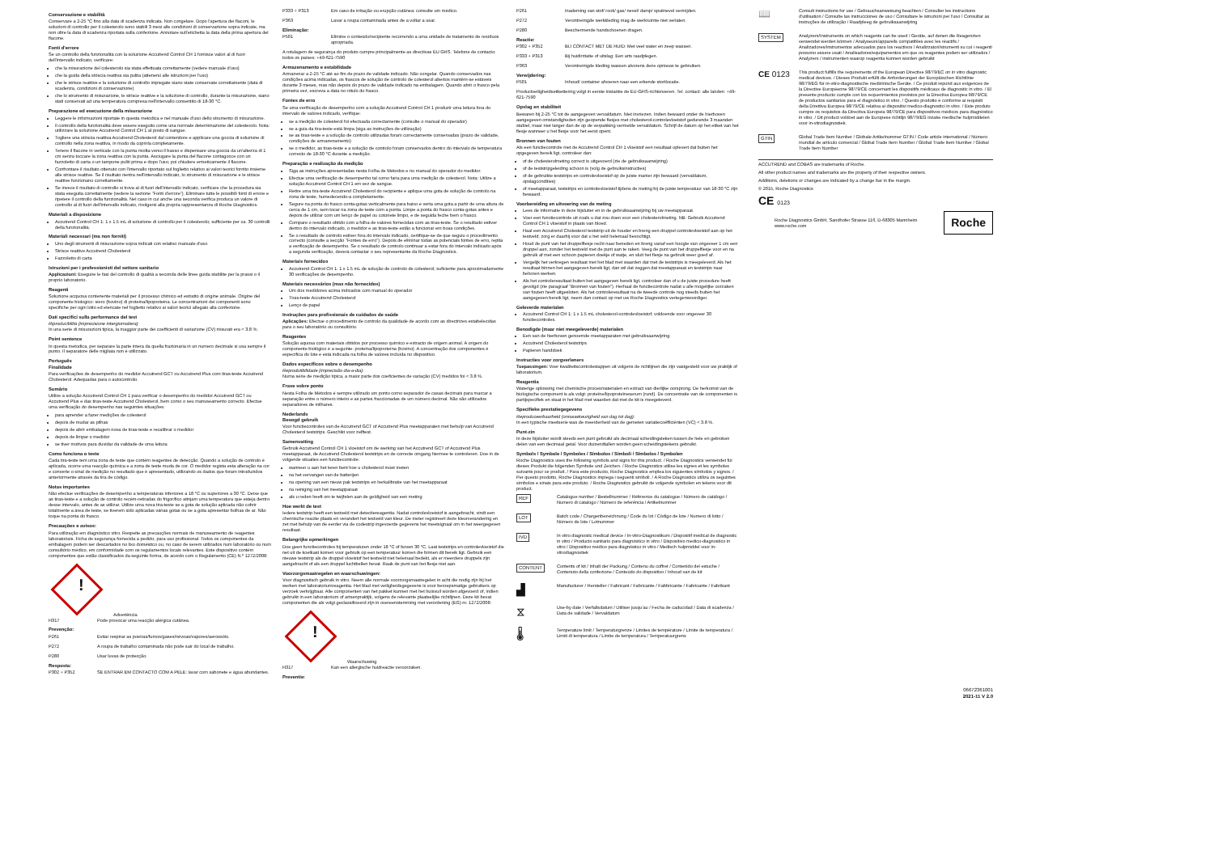Conservazione e stabilità
Conservare a 2-25 °C fino alla data di scadenza indicata. Non congelare. Dopo l'apertura dei flaconi, le soluzioni di controllo per il colesterolo sono stabili 3 mesi alle condizioni di conservazione sopra indicate, ma non oltre la data di scadenza riportata sulla confezione. Annotare sull'etichetta la data della prima apertura del flacone.
Fonti d'errore
Se un controllo della funzionalità con la soluzione Accutrend Control CH 1 fornisce valori al di fuori dell'intervallo indicato, verificare:
che la misurazione del colesterolo sia stata effettuata correttamente (vedere manuale d'uso)
che la guida della striscia reattiva sia pulita (attenersi alle istruzioni per l'uso)
che le strisce reattive e la soluzione di controllo impiegate siano state conservate correttamente (data di scadenza, condizioni di conservazione)
che lo strumento di misurazione, le strisce reattive e la soluzione di controllo, durante la misurazione, siano stati conservati ad una temperatura compresa nell'intervallo consentito di 18-30 °C.
Preparazione ed esecuzione della misurazione
Leggere le informazioni riportate in questa metodica e nel manuale d'uso dello strumento di misurazione.
Il controllo della funzionalità deve essere eseguito come una normale determinazione del colesterolo. Nota: utilizzare la soluzione Accutrend Control CH 1 al posto di sangue.
Togliere una striscia reattiva Accutrend Cholesterol dal contenitore e applicare una goccia di soluzione di controllo nella zona reattiva, in modo da coprirla completamente.
Tenere il flacone in verticale con la punta rivolta verso il basso e dispensare una goccia da un'altezza di 1 cm senza toccare la zona reattiva con la punta. Asciugare la punta del flacone contagocce con un fazzoletto di carta o un tampone puliti prima e dopo l'uso; poi chiudere ermeticamente il flacone.
Confrontare il risultato ottenuto con l'intervallo riportato sul foglietto relativo ai valori teorici fornito insieme alle strisce reattive. Se il risultato rientra nell'intervallo indicato, lo strumento di misurazione e le strisce reattive funzionano correttamente.
Se invece il risultato di controllo si trova al di fuori dell'intervallo indicato, verificare che la procedura sia stata eseguita correttamente (vedere la sezione "Fonti d'errore"). Eliminare tutte le possibili fonti di errore e ripetere il controllo della funzionalità. Nel caso in cui anche una seconda verifica produca un valore di controllo al di fuori dell'intervallo indicato, rivolgersi alla propria rappresentanza di Roche Diagnostics.
Materiali a disposizione
Accutrend Control CH 1: 1 x 1.5 mL di soluzione di controllo per il colesterolo; sufficiente per ca. 30 controlli della funzionalità.
Materiali necessari (ma non forniti)
Uno degli strumenti di misurazione sopra indicati con relativo manuale d'uso
Strisce reattive Accutrend Cholesterol
Fazzoletto di carta
Istruzioni per i professionisti del settore sanitario
Applicazioni: Eseguire le fasi del controllo di qualità a seconda delle linee guida stabilite per la prassi o il proprio laboratorio.
Reagenti
Soluzione acquosa contenente materiali per il processo chimico ed estratto di origine animale. Origine del componente biologico: siero (bovino) di proteina/lipoproteina. Le concentrazioni dei componenti sono specifiche per ogni lotto ed elencate nel foglietto relativo ai valori teorici allegato alla confezione.
Dati specifici sulla performance del test
Riproducibilità (imprecisione intergiornaliera):
In una serie di misurazioni tipica, la maggior parte dei coefficienti di variazione (CV) misurati era < 3.8 %.
Point sentence
In questa metodica, per separare la parte intera da quella frazionaria in un numero decimale si usa sempre il punto. Il separatore delle migliaia non è utilizzato.
Português
Finalidade
Para verificações de desempenho do medidor Accutrend GCT ou Accutrend Plus com tiras-teste Accutrend Cholesterol. Adequadas para o autocontrolo.
Sumário
Utilize a solução Accutrend Control CH 1 para verificar o desempenho do medidor Accutrend GCT ou Accutrend Plus e das tiras-teste Accutrend Cholesterol, bem como o seu manuseamento correcto. Efectue uma verificação do desempenho nas seguintes situações:
para aprender a fazer medições de colesterol
depois de mudar as pilhas
depois de abrir embalagem nova de tiras-teste e recalibrar o medidor
depois de limpar o medidor
se tiver motivos para duvidar da validade de uma leitura
Como funciona o teste
Cada tira-teste tem uma zona de teste que contém reagentes de detecção. Quando a solução de controlo é aplicada, ocorre uma reacção química e a zona de teste muda de cor. O medidor regista esta alteração na cor e converte o sinal de medição no resultado que é apresentado, utilizando os dados que foram introduzidos anteriormente através da tira de código.
Notas importantes
Não efectue verificações de desempenho a temperaturas inferiores a 18 °C ou superiores a 30 °C. Deixe que as tiras-teste e a solução de controlo recém-retiradas do frigorífico atinjam uma temperatura que esteja dentro desse intervalo, antes de as utilizar. Utilize uma nova tira-teste se a gota de solução aplicada não cobrir totalmente a área de teste, se tiverem sido aplicadas várias gotas ou se a gota apresentar bolhas de ar. Não toque na ponta do frasco.
Precauções e avisos:
Para utilização em diagnóstico vitro. Respeite as precauções normais de manuseamento de reagentes laboratoriais. Ficha de segurança fornecida a pedido, para uso profissional. Todos os componentes da embalagem podem ser descartados no lixo doméstico ou, no caso de serem utilizados num laboratório ou num consultório médico, em conformidade com os regulamentos locais relevantes. Este dispositivo contém componentes que estão classificados da seguinte forma, de acordo com o Regulamento (CE) N.º 1272/2008:
!
Advertência
H317 Pode provocar uma reacção alérgica cutânea.
Prevenção:
P261 Evitar respirar as poeiras/fumos/gases/névoas/vapores/aerossóis.
P272 A roupa de trabalho contaminada não pode sair do local de trabalho.
P280 Usar luvas de protecção.
Resposta:
P302 + P352 SE ENTRAR EM CONTACTO COM A PELE: lavar com sabonete e água abundantes.
P333 + P313 Em caso de irritação ou erupção cutânea: consulte um médico.
P363 Lavar a roupa contaminada antes de a voltar a usar.
Eliminação:
P501 Elimine o conteúdo/recipiente recorrendo a uma unidade de tratamento de resíduos apropriada.
A rotulagem de segurança do produto cumpre principalmente as directivas EU GHS. Telefone de contacto: todos os países: +49-621-7590
Armazenamento e estabilidade
Armazenar a 2-25 °C até ao fim de prazo de validade indicado. Não congelar. Quando conservados nas condições acima indicadas, os frascos de solução de controlo de colesterol abertos mantêm-se estáveis durante 3 meses, mas não depois do prazo de validade indicado na embalagem. Quando abrir o frasco pela primeira vez, escreva a data no rótulo do frasco.
Fontes de erro
Se uma verificação de desempenho com a solução Accutrend Control CH 1 produzir uma leitura fora do intervalo de valores indicado, verifique:
se a medição de colesterol foi efectuada correctamente (consulte o manual do operador)
se a guia da tira-teste está limpa (siga as instruções de utilização)
se as tiras-teste e a solução de controlo utilizadas foram correctamente conservadas (prazo de validade, condições de armazenamento)
se o medidor, as tiras-teste e a solução de controlo foram conservados dentro do intervalo de temperatura correcto de 18-30 °C durante a medição.
Preparação e realização da medição
Siga as instruções apresentadas nesta Folha de Métodos e no manual do operador do medidor.
Efectue uma verificação de desempenho tal como faria para uma medição de colesterol. Nota: Utilize a solução Accutrend Control CH 1 em vez de sangue.
Retire uma tira-teste Accutrend Cholesterol do recipiente e aplique uma gota de solução de controlo na zona de teste, humedecendo-a completamente.
Segure na ponta do frasco conta-gotas verticalmente para baixo e verta uma gota a partir de uma altura de cerca de 1 cm, sem tocar na zona de teste com a ponta. Limpe a ponta do frasco conta-gotas antes e depois de utilizar com um lenço de papel ou cotonete limpo, e de seguida feche bem o frasco.
Compare o resultado obtido com a folha de valores fornecidas com as tiras-teste. Se o resultado estiver dentro do intervalo indicado, o medidor e as tiras-teste estão a funcionar em boas condições.
Se o resultado de controlo estiver fora do intervalo indicado, certifique-se de que seguiu o procedimento correcto (consulte a secção "Fontes de erro"). Depois de eliminar todas as potenciais fontes de erro, repita a verificação de desempenho. Se o resultado de controlo continuar a estar fora do intervalo indicado após a segunda verificação, deverá contactar o seu representante da Roche Diagnostics.
Materiais fornecidos
Accutrend Control CH 1: 1 x 1.5 mL de solução de controlo de colesterol; suficiente para aproximadamente 30 verificações de desempenho.
Materiais necessários (mas não fornecidos)
Um dos medidores acima indicados com manual do operador
Tiras-teste Accutrend Cholesterol
Lenço de papel
Instruções para profissionais de cuidados de saúde
Aplicações: Efectue o procedimento de controlo da qualidade de acordo com as directrizes estabelecidas para o seu laboratório ou consultório.
Reagentes
Solução aquosa com materiais obtidos por processo químico e extracto de origem animal. A origem do componente biológico é a seguinte: proteína/lipoproteína (bovino). A concentração dos componentes é específica do lote e está indicada na folha de valores incluída no dispositivo.
Dados específicos sobre o desempenho
Reprodutibilidade (imprecisão dia-a-dia):
Numa série de medição típica, a maior parte dos coeficientes de variação (CV) medidos foi < 3.8 %.
Frase sobre ponto
Nesta Folha de Métodos é sempre utilizado um ponto como separador de casas decimais para marcar a separação entre o número inteiro e as partes fraccionadas de um número decimal. Não são utilizados separadores de milhares.
Nederlands
Beoogd gebruik
Voor functiecontroles van de Accutrend GCT of Accutrend Plus meetapparaten met behulp van Accutrend Cholesterol teststrips. Geschikt voor zelftest.
Samenvatting
Gebruik Accutrend Control CH 1 vloeistof om de werking van het Accutrend GCT of Accutrend Plus meetapparaat, de Accutrend Cholesterol teststrips en de correcte omgang hiermee te controleren. Doe in de volgende situaties een functiecontrole:
wanneer u aan het leren bent hoe u cholesterol moet meten
na het vervangen van de batterijen
na opening van een nieuw pak teststrips en herkalibratie van het meetapparaat
na reiniging van het meetapparaat
als u reden heeft om te twijfelen aan de geldigheid van een meting
Hoe werkt de test
Iedere teststrip heeft een testveld met detectiereagentia. Nadat controlevloeistof is aangebracht, vindt een chemische reactie plaats en verandert het testveld van kleur. De meter registreert deze kleurverandering en zet met behulp van de eerder via de codestrip ingevoerde gegevens het meetsignaal om in het weergegeven resultaat.
Belangrijke opmerkingen
Doe geen functiecontroles bij temperaturen onder 18 °C of boven 30 °C. Laat teststrips en controlevloeistof die net uit de koelkast komen voor gebruik op een temperatuur komen die binnen dit bereik ligt. Gebruik een nieuwe teststrip als de druppel vloeistof het testveld niet helemaal bedekt, als er meerdere druppels zijn aangebracht of als een druppel luchtbellen bevat. Raak de punt van het flesje niet aan.
Voorzorgsmaatregelen en waarschuwingen:
Voor diagnostisch gebruik in vitro. Neem alle normale voorzorgsmaatregelen in acht die nodig zijn bij het werken met laboratoriumreagentia. Het blad met veiligheidsgegevens is voor beroepsmatige gebruikers op verzoek verkrijgbaar. Alle componenten van het pakket kunnen met het huisvuil worden afgevoerd of, indien gebruikt in een laboratorium of artsenpraktijk, volgens de relevante plaatselijke richtlijnen. Deze kit bevat componenten die als volgt geclassificeerd zijn in overeenstemming met verordening (EG) nr. 1272/2008:
!
Waarschuwing
H317 Kan een allergische huidreactie veroorzaken.
Preventie:
P261 Inademing van stof/ rook/ gas/ nevel/ damp/ spuitnevel vermijden.
P272 Verontreinigde werkkleding mag de werkruimte niet verlaten.
P280 Beschermende handschoenen dragen.
Reactie:
P302 + P352 BIJ CONTACT MET DE HUID: Met veel water en zeep wassen.
P333 + P313 Bij huidirritatie of uitslag: Een arts raadplegen.
P363 Verontreinigde kleding wassen alvorens deze opnieuw te gebruiken.
Verwijdering:
P501 Inhoud/ container afvoeren naar een erkende stortlocatie.
Productveiligheidsetikettering volgt in eerste instantie de EU-GHS-richtsnoeren. Tel. contact: alle landen: +49-621-7590
Opslag en stabiliteit
Bewaren bij 2-25 °C tot de aangegeven vervaldatum. Niet invriezen. Indien bewaard onder de hierboven aangegeven omstandigheden zijn geopende flesjes met cholesterol-controlevloeistof gedurende 3 maanden stabiel, maar niet langer dan de op de verpakking vermelde vervaldatum. Schrijf de datum op het etiket van het flesje wanneer u het flesje voor het eerst opent.
Bronnen van fouten
Als een functiecontrole met de Accutrend Control CH 1 vloeistof een resultaat oplevert dat buiten het opgegeven bereik ligt, controleer dan:
of de cholesterolmeting correct is uitgevoerd (zie de gebruiksaanwijzing)
of de teststripgeleiding schoon is (volg de gebruiksinstructies)
of de gebruikte teststrips en controlevloeistof op de juiste manier zijn bewaard (vervaldatum, opslagcondities)
of meetapparaat, teststrips en controlevloeistof tijdens de meting bij de juiste temperatuur van 18-30 °C zijn bewaard.
Voorbereiding en uitvoering van de meting
Lees de informatie in deze bijsluiter en in de gebruiksaanwijzing bij uw meetapparaat.
Voer een functiecontrole uit zoals u dat zou doen voor een cholesterolmeting. NB: Gebruik Accutrend Control CH 1 vloeistof in plaats van bloed.
Haal een Accutrend Cholesterol teststrip uit de houder en breng een druppel controlevloeistof aan op het testveld; zorg er daarbij voor dat u het veld helemaal bevochtigt.
Houd de punt van het druppelflesje recht naar beneden en breng vanaf een hoogte van ongeveer 1 cm een druppel aan, zonder het testveld met de punt aan te raken. Veeg de punt van het druppelflesje voor en na gebruik af met een schoon papieren doekje of watje, en sluit het flesje na gebruik weer goed af.
Vergelijk het verkregen resultaat met het blad met waarden dat met de teststrips is meegeleverd. Als het resultaat binnen het aangegeven bereik ligt, dan wil dat zeggen dat meetapparaat en teststrips naar behoren werken.
Als het controleresultaat buiten het aangegeven bereik ligt, controleer dan of u de juiste procedure heeft gevolgd (zie paragraaf "Bronnen van fouten"). Herhaal de functiecontrole nadat u alle mogelijke oorzaken van fouten heeft uitgesloten. Als het controleresultaat na de tweede controle nog steeds buiten het aangegeven bereik ligt, neem dan contact op met uw Roche Diagnostics vertegenwoordiger.
Geleverde materialen
Accutrend Control CH 1: 1 x 1.5 mL cholesterol-controlevloeistof; voldoende voor ongeveer 30 functiecontroles.
Benodigde (maar niet meegeleverde) materialen
Een van de hierboven genoemde meetapparaten met gebruiksaanwijzing
Accutrend Cholesterol teststrips
Papieren handdoek
Instructies voor zorgverleners
Toepassingen: Voer kwaliteitscontrolestappen uit volgens de richtlijnen die zijn vastgesteld voor uw praktijk of laboratorium.
Reagentia
Waterige oplossing met chemische procesmaterialen en extract van dierlijke oorsprong. De herkomst van de biologische component is als volgt: proteïne/lipoproteïneserum (rund). De concentratie van de componenten is partijspecifiek en staat in het blad met waarden dat met de kit is meegeleverd.
Specifieke prestatiegegevens
Reproduceerbaarheid (onnauwkeurigheid van dag tot dag):
In een typische meetserie was de meerderheid van de gemeten variatiecoëfficiënten (VC) < 3.8 %.
Punt-zin
In deze bijsluiter wordt steeds een punt gebruikt als decimaal scheidingsteken tussen de hele en gebroken delen van een decimaal getal. Voor duizendtallen worden geen scheidingstekens gebruikt.
Symbols / Symbole / Symboles / Símbolos / Simboli / Símbolos / Symbolen
Roche Diagnostics uses the following symbols and signs for this product. / Roche Diagnostics verwendet für dieses Produkt die folgenden Symbole und Zeichen. / Roche Diagnostics utilise les signes et les symboles suivants pour ce produit. / Para este producto, Roche Diagnostics emplea los siguientes símbolos y signos. / Per questo prodotto, Roche Diagnostics impiega i seguenti simboli. / A Roche Diagnostics utiliza os seguintes símbolos e sinais para este produto. / Roche Diagnostics gebruikt de volgende symbolen en tekens voor dit product.
REF Catalogue number / Bestellnummer / Référence du catalogue / Número de catálogo / Numero di catalogo / Número de referência / Artikelnummer
LOT Batch code / Chargenbezeichnung / Code du lot / Código de lote / Numero di lotto / Número de lote / Lotnummer
IVD In vitro diagnostic medical device / In-vitro-Diagnostikum / Dispositif médical de diagnostic in vitro / Producto sanitario para diagnóstico in vitro / Dispositivo medico-diagnostico in vitro / Dispositivo médico para diagnóstico in vitro / Medisch hulpmiddel voor in-vitrodiagnostiek
CONTENT Contents of kit / Inhalt der Packung / Contenu du coffret / Contenido del estuche / Contenuto della confezione / Conteúdo do dispositivo / Inhoud van de kit
▟
Manufacturer / Hersteller / Fabricant / Fabricante / Fabbricante / Fabricante / Fabrikant
⧖
Use-by date / Verfallsdatum / Utiliser jusqu'au / Fecha de caducidad / Data di scadenza / Data de validade / Vervaldatum
🌡
Temperature limit / Temperaturgrenze / Limites de température / Límite de temperatura / Limiti di temperatura / Limite de temperatura / Temperatuurgrens
📖
Consult instructions for use / Gebrauchsanweisung beachten / Consulter les instructions d'utilisation / Consulte las instrucciones de uso / Consultare le istruzioni per l'uso / Consultar as instruções de utilização / Raadpleeg de gebruiksaanwijzing
SYSTEM Analyzers/Instruments on which reagents can be used / Geräte, auf denen die Reagenzien verwendet werden können / Analyseurs/appareils compatibles avec les réactifs / Analizadores/instrumentos adecuados para los reactivos / Analizzatori/strumenti su cui i reagenti possono essere usati / Analisadores/equipamentos em que os reagentes podem ser utilizados / Analyzers / instrumenten waarop reagentia kunnen worden gebruikt
CE 0123
This product fulfills the requirements of the European Directive 98/79/EC on in vitro diagnostic medical devices. / Dieses Produkt erfüllt die Anforderungen der Europäischen Richtlinie 98/79/EG für in-vitro-diagnostische medizinische Geräte. / Ce produit répond aux exigences de la Directive Européenne 98/79/CE concernant les dispositifs médicaux de diagnostic in vitro. / El presente producto cumple con los requerimientos previstos por la Directiva Europea 98/79/CE de productos sanitarios para el diagnóstico in vitro. / Questo prodotto è conforme ai requisiti della Direttiva Europea 98/79/CE relativa ai dispositivi medico-diagnostici in vitro. / Este produto cumpre os requisitos da Directiva Europeia 98/79/CE para dispositivos médicos para diagnóstico in vitro. / Dit product voldoet aan de Europese richtlijn 98/79/EG inzake medische hulpmiddelen voor in-vitrodiagnostiek.
GTIN Global Trade Item Number / Globale Artikelnummer GTIN / Code article international / Número mundial de artículo comercial / Global Trade Item Number / Global Trade Item Number / Global Trade Item Number
ACCUTREND and COBAS are trademarks of Roche.
All other product names and trademarks are the property of their respective owners.
Additions, deletions or changes are indicated by a change bar in the margin.
© 2015, Roche Diagnostics
CE 0123
Roche Diagnostics GmbH, Sandhofer Strasse 116, D-68305 Mannheim
www.roche.com
Roche
06672361001
2021-11 V 2.0